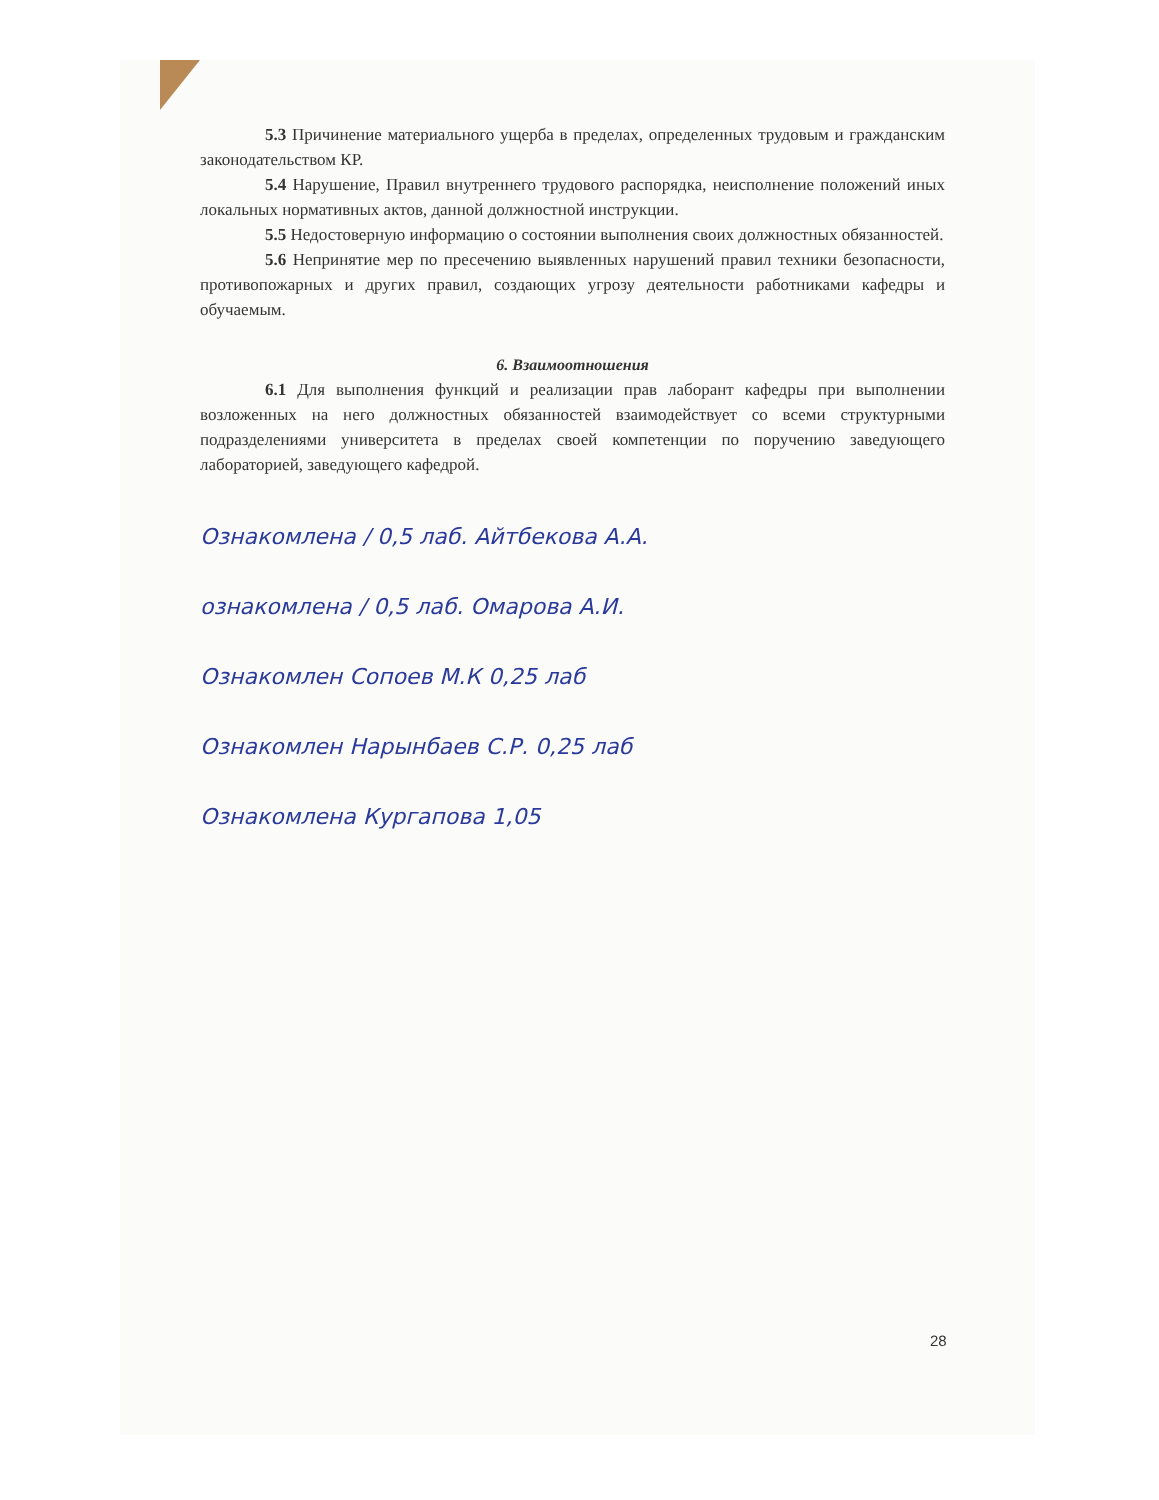5.3 Причинение материального ущерба в пределах, определенных трудовым и гражданским законодательством КР.
5.4 Нарушение, Правил внутреннего трудового распорядка, неисполнение положений иных локальных нормативных актов, данной должностной инструкции.
5.5 Недостоверную информацию о состоянии выполнения своих должностных обязанностей.
5.6 Непринятие мер по пресечению выявленных нарушений правил техники безопасности, противопожарных и других правил, создающих угрозу деятельности работниками кафедры и обучаемым.
6. Взаимоотношения
6.1 Для выполнения функций и реализации прав лаборант кафедры при выполнении возложенных на него должностных обязанностей взаимодействует со всеми структурными подразделениями университета в пределах своей компетенции по поручению заведующего лабораторией, заведующего кафедрой.
Ознакомлена / 0,5 лаб. Айтбекова А.А.
ознакомлена / 0,5 лаб. Омарова А.И.
Ознакомлен Сопоев М.К 0,25 лаб
Ознакомлен Нарынбаев С.Р. 0,25 лаб
Ознакомлена Кургапова 1,05
28